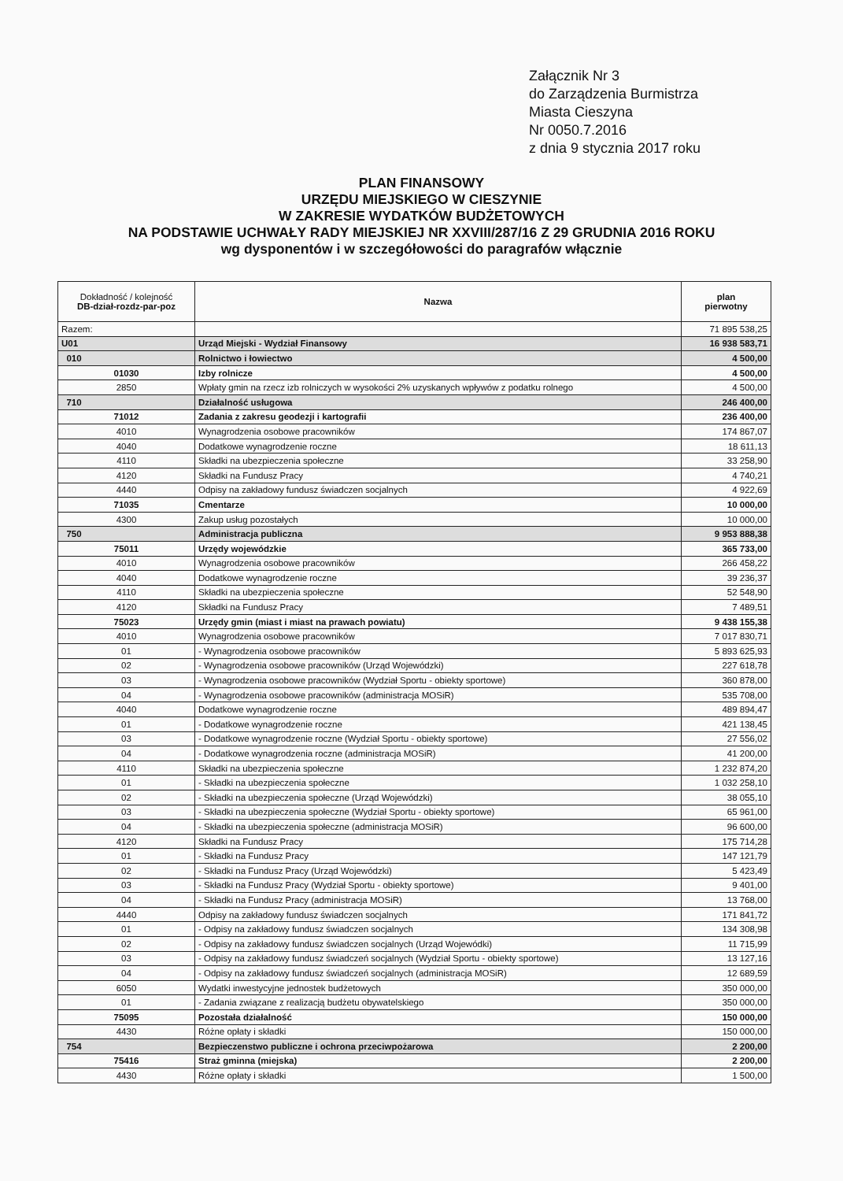Załącznik Nr 3
do Zarządzenia Burmistrza
Miasta Cieszyna
Nr 0050.7.2016
z dnia 9 stycznia 2017 roku
PLAN FINANSOWY
URZĘDU MIEJSKIEGO W CIESZYNIE
W ZAKRESIE WYDATKÓW BUDŻETOWYCH
NA PODSTAWIE UCHWAŁY RADY MIEJSKIEJ NR XXVIII/287/16 Z 29 GRUDNIA 2016 ROKU
wg dysponentów i w szczegółowości do paragrafów włącznie
| Dokładność / kolejność DB-dział-rozdz-par-poz | Nazwa | plan pierwotny |
| --- | --- | --- |
| Razem: | | 71 895 538,25 |
| U01 | Urząd Miejski - Wydział Finansowy | 16 938 583,71 |
| 010 | Rolnictwo i łowiectwo | 4 500,00 |
| 01030 | Izby rolnicze | 4 500,00 |
| 2850 | Wpłaty gmin na rzecz izb rolniczych w wysokości 2% uzyskanych wpływów z podatku rolnego | 4 500,00 |
| 710 | Działalność usługowa | 246 400,00 |
| 71012 | Zadania z zakresu geodezji i kartografii | 236 400,00 |
| 4010 | Wynagrodzenia osobowe pracowników | 174 867,07 |
| 4040 | Dodatkowe wynagrodzenie roczne | 18 611,13 |
| 4110 | Składki na ubezpieczenia społeczne | 33 258,90 |
| 4120 | Składki na Fundusz Pracy | 4 740,21 |
| 4440 | Odpisy na zakładowy fundusz świadczen socjalnych | 4 922,69 |
| 71035 | Cmentarze | 10 000,00 |
| 4300 | Zakup usług pozostałych | 10 000,00 |
| 750 | Administracja publiczna | 9 953 888,38 |
| 75011 | Urzędy wojewódzkie | 365 733,00 |
| 4010 | Wynagrodzenia osobowe pracowników | 266 458,22 |
| 4040 | Dodatkowe wynagrodzenie roczne | 39 236,37 |
| 4110 | Składki na ubezpieczenia społeczne | 52 548,90 |
| 4120 | Składki na Fundusz Pracy | 7 489,51 |
| 75023 | Urzędy gmin (miast i miast na prawach powiatu) | 9 438 155,38 |
| 4010 | Wynagrodzenia osobowe pracowników | 7 017 830,71 |
| 01 | - Wynagrodzenia osobowe pracowników | 5 893 625,93 |
| 02 | - Wynagrodzenia osobowe pracowników (Urząd Wojewódzki) | 227 618,78 |
| 03 | - Wynagrodzenia osobowe pracowników (Wydział Sportu - obiekty sportowe) | 360 878,00 |
| 04 | - Wynagrodzenia osobowe pracowników (administracja MOSiR) | 535 708,00 |
| 4040 | Dodatkowe wynagrodzenie roczne | 489 894,47 |
| 01 | - Dodatkowe wynagrodzenie roczne | 421 138,45 |
| 03 | - Dodatkowe wynagrodzenie roczne (Wydział Sportu - obiekty sportowe) | 27 556,02 |
| 04 | - Dodatkowe wynagrodzenia roczne (administracja MOSiR) | 41 200,00 |
| 4110 | Składki na ubezpieczenia społeczne | 1 232 874,20 |
| 01 | - Składki na ubezpieczenia społeczne | 1 032 258,10 |
| 02 | - Składki na ubezpieczenia społeczne (Urząd Wojewódzki) | 38 055,10 |
| 03 | - Składki na ubezpieczenia społeczne (Wydział Sportu - obiekty sportowe) | 65 961,00 |
| 04 | - Składki na ubezpieczenia społeczne (administracja MOSiR) | 96 600,00 |
| 4120 | Składki na Fundusz Pracy | 175 714,28 |
| 01 | - Składki na Fundusz Pracy | 147 121,79 |
| 02 | - Składki na Fundusz Pracy (Urząd Wojewódzki) | 5 423,49 |
| 03 | - Składki na Fundusz Pracy (Wydział Sportu - obiekty sportowe) | 9 401,00 |
| 04 | - Składki na Fundusz Pracy (administracja MOSiR) | 13 768,00 |
| 4440 | Odpisy na zakładowy fundusz świadczen socjalnych | 171 841,72 |
| 01 | - Odpisy na zakładowy fundusz świadczen socjalnych | 134 308,98 |
| 02 | - Odpisy na zakładowy fundusz świadczen socjalnych (Urząd Wojewódki) | 11 715,99 |
| 03 | - Odpisy na zakładowy fundusz świadczeń socjalnych (Wydział Sportu - obiekty sportowe) | 13 127,16 |
| 04 | - Odpisy na zakładowy fundusz świadczeń socjalnych (administracja MOSiR) | 12 689,59 |
| 6050 | Wydatki inwestycyjne jednostek budżetowych | 350 000,00 |
| 01 | - Zadania związane z realizacją budżetu obywatelskiego | 350 000,00 |
| 75095 | Pozostała działalność | 150 000,00 |
| 4430 | Różne opłaty i składki | 150 000,00 |
| 754 | Bezpieczenstwo publiczne i ochrona przeciwpożarowa | 2 200,00 |
| 75416 | Straż gminna (miejska) | 2 200,00 |
| 4430 | Różne opłaty i składki | 1 500,00 |